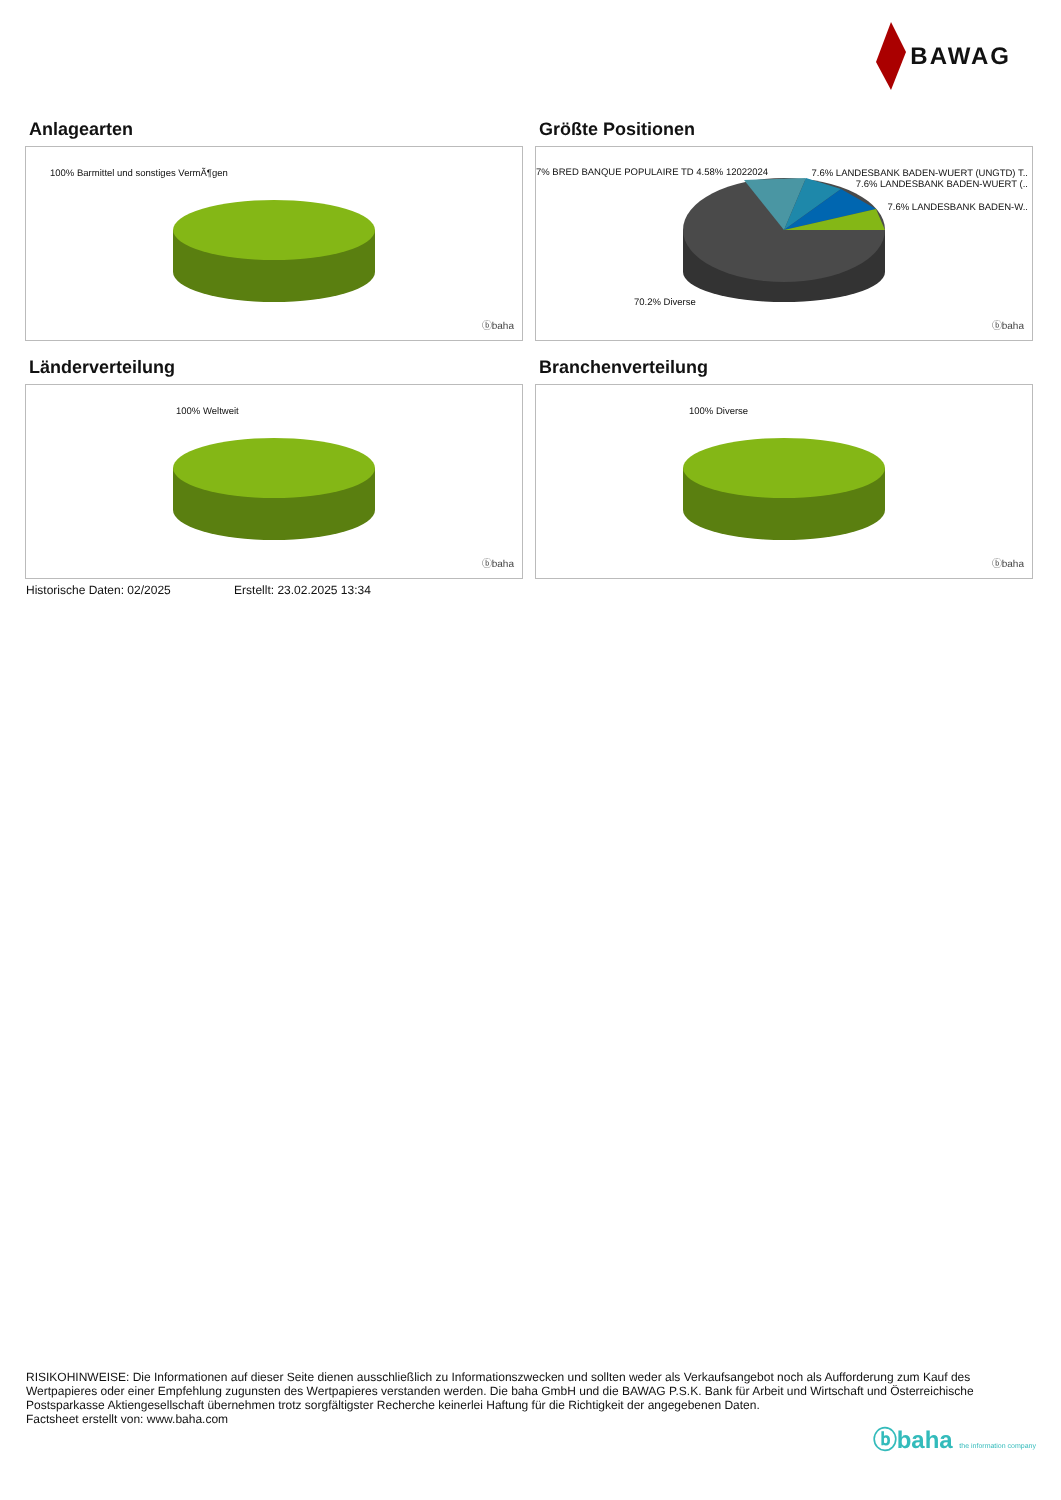BAWAG
Anlagearten
100% Barmittel und sonstiges VermÃ¶gen
ⓑbaha
Größte Positionen
7% BRED BANQUE POPULAIRE TD 4.58% 12022024
7.6% LANDESBANK BADEN-WUERT (UNGTD) T..
7.6% LANDESBANK BADEN-WUERT (..
7.6% LANDESBANK BADEN-W..
70.2% Diverse
ⓑbaha
Länderverteilung
100% Weltweit
ⓑbaha
Branchenverteilung
100% Diverse
ⓑbaha
Historische Daten: 02/2025 Erstellt: 23.02.2025 13:34
RISIKOHINWEISE: Die Informationen auf dieser Seite dienen ausschließlich zu Informationszwecken und sollten weder als Verkaufsangebot noch als Aufforderung zum Kauf des Wertpapieres oder einer Empfehlung zugunsten des Wertpapieres verstanden werden. Die baha GmbH und die BAWAG P.S.K. Bank für Arbeit und Wirtschaft und Österreichische Postsparkasse Aktiengesellschaft übernehmen trotz sorgfältigster Recherche keinerlei Haftung für die Richtigkeit der angegebenen Daten.
Factsheet erstellt von: www.baha.com
ⓑbaha the information company